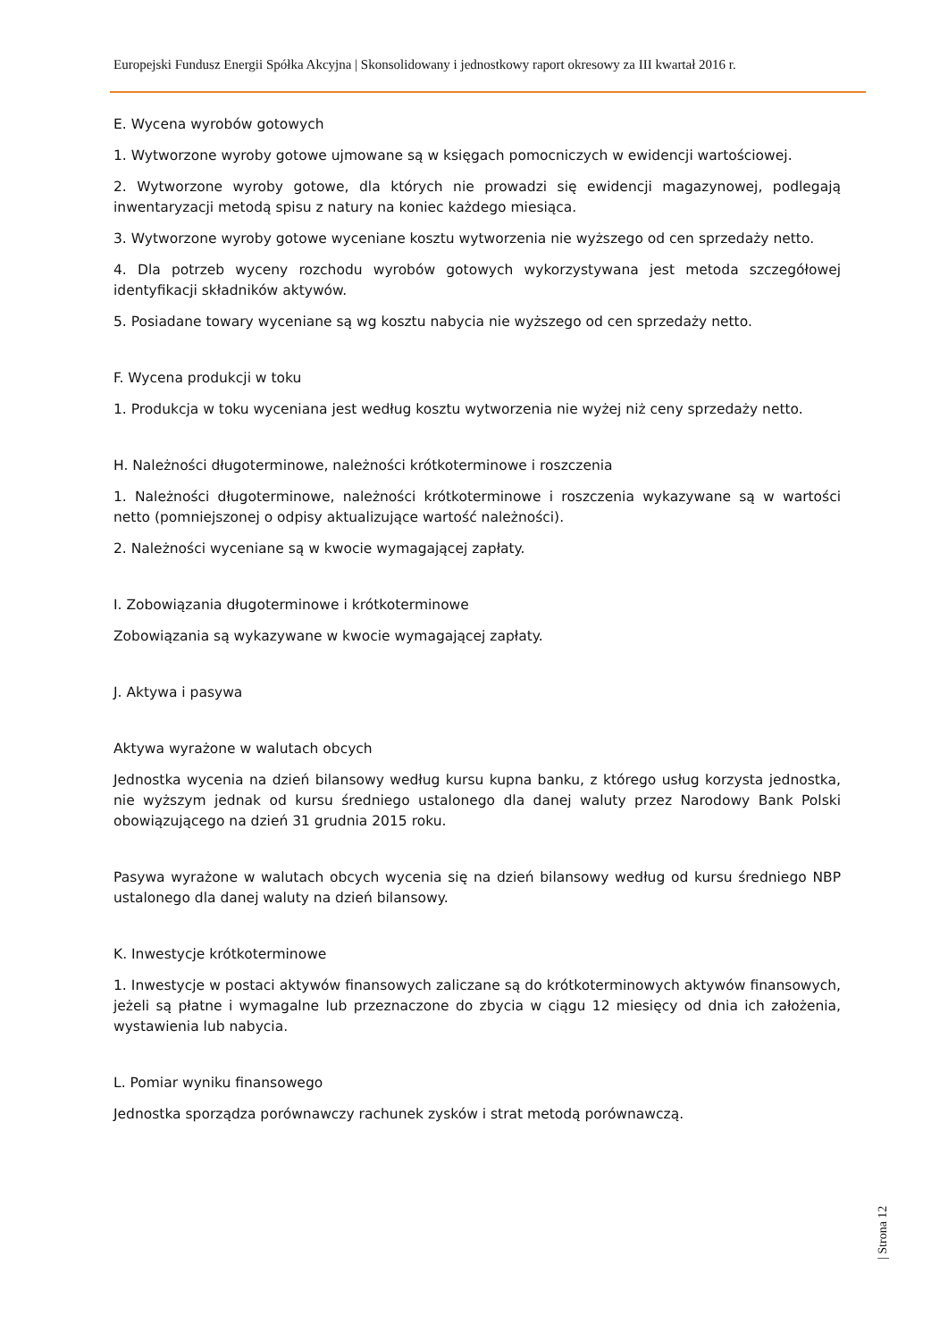Europejski Fundusz Energii Spółka Akcyjna | Skonsolidowany i jednostkowy raport okresowy za III kwartał 2016 r.
E. Wycena wyrobów gotowych
1. Wytworzone wyroby gotowe ujmowane są w księgach pomocniczych w ewidencji wartościowej.
2. Wytworzone wyroby gotowe, dla których nie prowadzi się ewidencji magazynowej, podlegają inwentaryzacji metodą spisu z natury na koniec każdego miesiąca.
3. Wytworzone wyroby gotowe wyceniane kosztu wytworzenia nie wyższego od cen sprzedaży netto.
4. Dla potrzeb wyceny rozchodu wyrobów gotowych wykorzystywana jest metoda szczegółowej identyfikacji składników aktywów.
5. Posiadane towary wyceniane są wg kosztu nabycia nie wyższego od cen sprzedaży netto.
F. Wycena produkcji w toku
1. Produkcja w toku wyceniana jest według kosztu wytworzenia nie wyżej niż ceny sprzedaży netto.
H. Należności długoterminowe, należności krótkoterminowe i roszczenia
1. Należności długoterminowe, należności krótkoterminowe i roszczenia wykazywane są w wartości netto (pomniejszonej o odpisy aktualizujące wartość należności).
2. Należności wyceniane są w kwocie wymagającej zapłaty.
I. Zobowiązania długoterminowe i krótkoterminowe
Zobowiązania są wykazywane w kwocie wymagającej zapłaty.
J. Aktywa i pasywa
Aktywa wyrażone w walutach obcych
Jednostka wycenia na dzień bilansowy według kursu kupna banku, z którego usług korzysta jednostka, nie wyższym jednak od kursu średniego ustalonego dla danej waluty przez Narodowy Bank Polski obowiązującego na dzień 31 grudnia 2015 roku.
Pasywa wyrażone w walutach obcych wycenia się na dzień bilansowy według od kursu średniego NBP ustalonego dla danej waluty na dzień bilansowy.
K. Inwestycje krótkoterminowe
1. Inwestycje w postaci aktywów finansowych zaliczane są do krótkoterminowych aktywów finansowych, jeżeli są płatne i wymagalne lub przeznaczone do zbycia w ciągu 12 miesięcy od dnia ich założenia, wystawienia lub nabycia.
L. Pomiar wyniku finansowego
Jednostka sporządza porównawczy rachunek zysków i strat metodą porównawczą.
| Strona 12